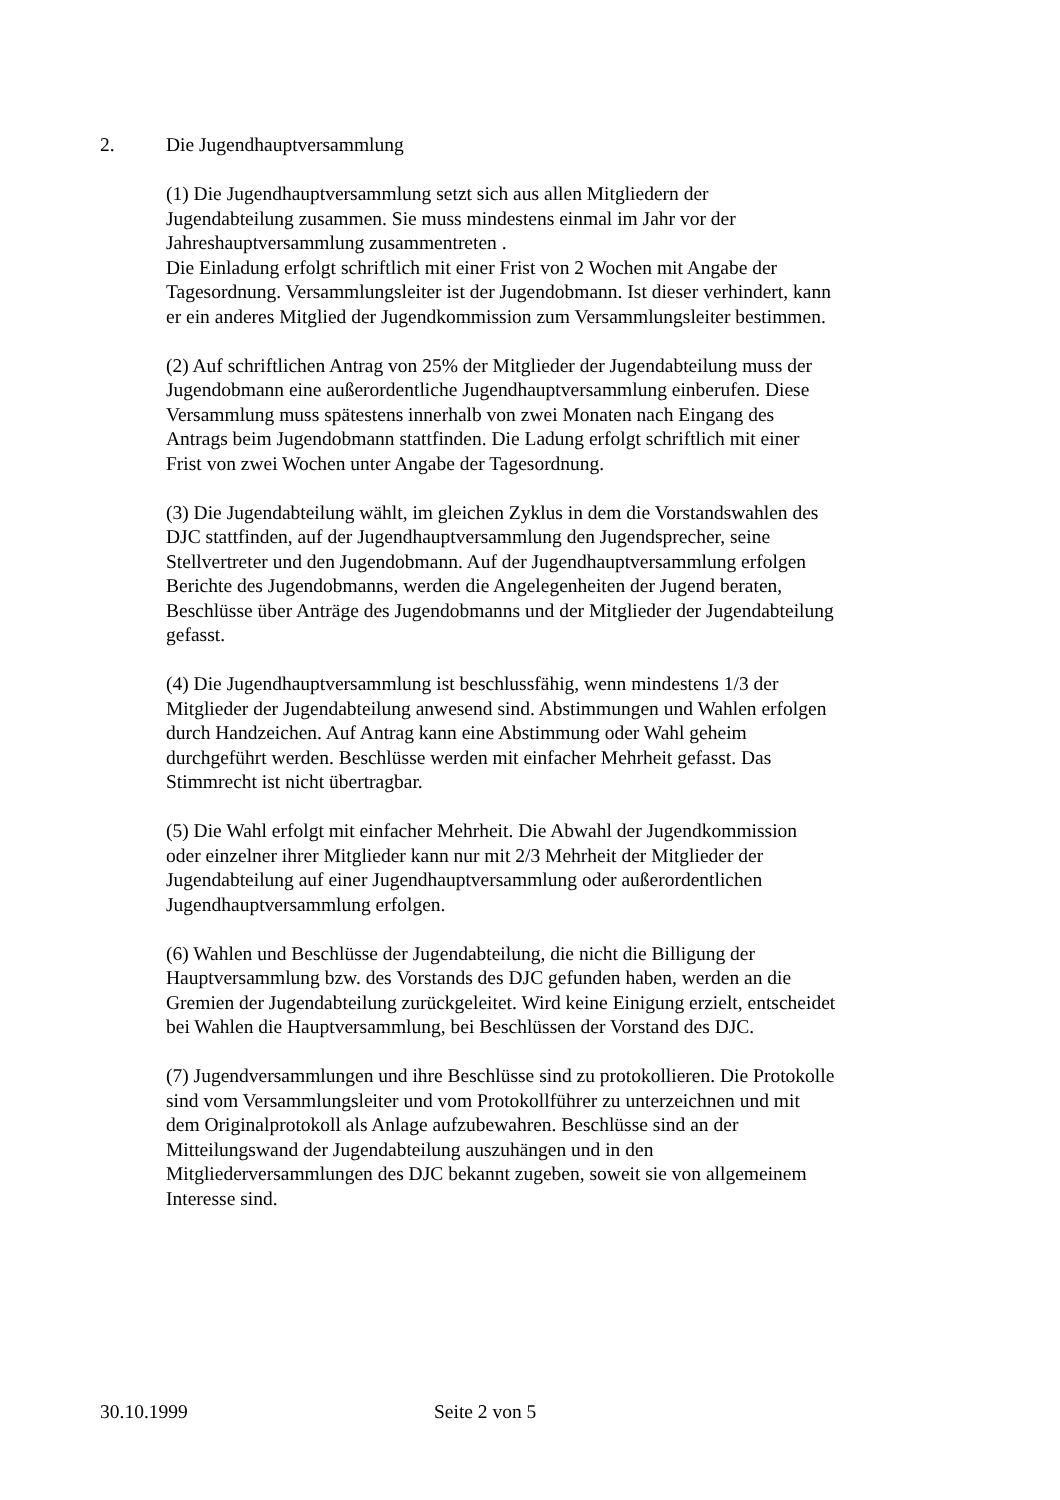2. Die Jugendhauptversammlung
(1) Die Jugendhauptversammlung setzt sich aus allen Mitgliedern der
Jugendabteilung zusammen. Sie muss mindestens einmal im Jahr vor der
Jahreshauptversammlung zusammentreten .
Die Einladung erfolgt schriftlich mit einer Frist von 2 Wochen mit Angabe der
Tagesordnung. Versammlungsleiter ist der Jugendobmann. Ist dieser verhindert, kann
er ein anderes Mitglied der Jugendkommission zum Versammlungsleiter bestimmen.
(2) Auf schriftlichen Antrag von 25% der Mitglieder der Jugendabteilung muss der
Jugendobmann eine außerordentliche Jugendhauptversammlung einberufen. Diese
Versammlung muss spätestens innerhalb von zwei Monaten nach Eingang des
Antrags beim Jugendobmann stattfinden. Die Ladung erfolgt schriftlich mit einer
Frist von zwei Wochen unter Angabe der Tagesordnung.
(3) Die Jugendabteilung wählt, im gleichen Zyklus in dem die Vorstandswahlen des
DJC stattfinden, auf der Jugendhauptversammlung den Jugendsprecher, seine
Stellvertreter und den Jugendobmann. Auf der Jugendhauptversammlung erfolgen
Berichte des Jugendobmanns, werden die Angelegenheiten der Jugend beraten,
Beschlüsse über Anträge des Jugendobmanns und der Mitglieder der Jugendabteilung
gefasst.
(4) Die Jugendhauptversammlung ist beschlussfähig, wenn mindestens 1/3 der
Mitglieder der Jugendabteilung anwesend sind. Abstimmungen und Wahlen erfolgen
durch Handzeichen. Auf Antrag kann eine Abstimmung oder Wahl geheim
durchgeführt werden. Beschlüsse werden mit einfacher Mehrheit gefasst. Das
Stimmrecht ist nicht übertragbar.
(5) Die Wahl erfolgt mit einfacher Mehrheit. Die Abwahl der Jugendkommission
oder einzelner ihrer Mitglieder kann nur mit 2/3 Mehrheit der Mitglieder der
Jugendabteilung auf einer Jugendhauptversammlung oder außerordentlichen
Jugendhauptversammlung erfolgen.
(6) Wahlen und Beschlüsse der Jugendabteilung, die nicht die Billigung der
Hauptversammlung bzw. des Vorstands des DJC gefunden haben, werden an die
Gremien der Jugendabteilung zurückgeleitet. Wird keine Einigung erzielt, entscheidet
bei Wahlen die Hauptversammlung, bei Beschlüssen der Vorstand des DJC.
(7) Jugendversammlungen und ihre Beschlüsse sind zu protokollieren. Die Protokolle
sind vom Versammlungsleiter und vom Protokollführer zu unterzeichnen und mit
dem Originalprotokoll als Anlage aufzubewahren. Beschlüsse sind an der
Mitteilungswand der Jugendabteilung auszuhängen und in den
Mitgliederversammlungen des DJC bekannt zugeben, soweit sie von allgemeinem
Interesse sind.
30.10.1999 Seite 2 von 5